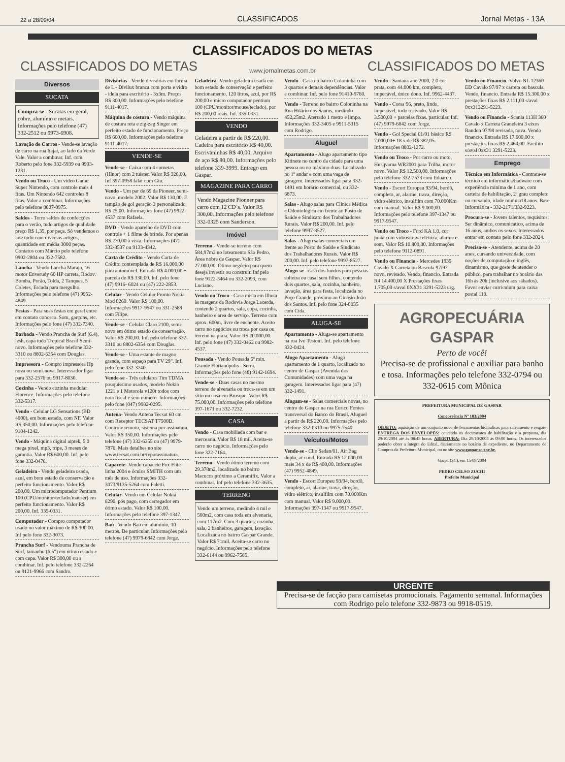22 a 28/09/04 CLASSIFICADOS Jornal Metas - 13A
CLASSIFICADOS DO METAS
CLASSIFICADOS DO METAS www.jornalmetas.com.br CLASSIFICADOS DO METAS
Diversos
SUCATA
Compra-se - Sucatas em geral, cobre, alumínio e metais. Informações pelo telefone (47) 332-2512 ou 9973-6908.
Lavação de Carros - Vende-se lavação de carro na rua Itajaí, ao lado da Verde Vale. Valor a combinar. Inf. com Roberto pelo fone 332-5939 ou 9903-1231.
Vendo ou Troco - Um vídeo Game Super Nintendo, com controle mais 4 fitas. Um Nintendo 642 controles 8 fitas. Valor a combinar. Informações pelo telefone 8807-0975.
Saldos - Torro saldos de confecções para o verão, tudo artigos de qualidade preço R$ 1,35, por peça. Só vendemos o lote todo com diversos artigos, quantidade em média 3000 peças. Contatos com Márcio pelo telefone 9902-2804 ou 332-7582.
Lancha - Vendo Lancha Marajo, 16 motor Enverudy 60 HP carreta, Rodov. Bomba, Porão, Tolda, 2 Tanques, 5 Coletes, Escada para mergulho. Informações pelo telefone (47) 9952-4849.
Festas - Para suas festas em geral entre em contato conosco. Som, garçons, etc. Informações pelo fone (47) 332-7340.
Barbada - Vendo Prancha de Surf (6.4), lesh, capa tudo Tropical Brasil Semi-novo. Informações pelo telefone 332-3310 ou 8802-6354 com Douglas.
Impressora - Compro impressora Hp nova ou semi-nova. Interessador ligar para 332-2576 ou 9917-8030.
Cozinha - Vendo cozinha modular Florence. Informações pelo telefone 332-5317.
Vendo - Celular LG Sensations (BD 4000), em bom estado, com NF. Valor R$ 350,00. Informações pelo telefone 9104-1242.
Vendo - Máquina digital aiptek, 5.0 mega pixel, mp3, tripe, 3 meses de garantia. Valor R$ 600,00. Inf. pelo fone 332-0478.
Geladeira - Vendo geladeira usada, azul, em bom estado de conservação e perfeito funcionamento. Valor R$ 200,00. Um microcomputador Pentium 100 (CPU/monitor/teclado/mauser) em perfeito funcionamento. Valor R$ 200,00. Inf. 335-0331.
Computador - Compro computador usado no valor máximo de R$ 300.00. Inf pelo fone 332-3073.
Prancha Surf - Vendouma Prancha de Surf, tamanho (6.5") em ótimo estado e com capa. Valor R$ 300,00 ou a combinar. Inf. pelo telefone 332-2264 ou 9121-9966 com Sandro.
Divisórias - Vendo divisórias em forma de L - Divilux branca com porta e vidro - idela para escritório - 3x3m. Preços R$ 300,00. Informações pelo telefone 9111-4017.
Máquina de costura - Vendo máquina de costura reta e zig-zag Singer em perfeito estado de funcionamento. Preço R$ 600,00. Informações pelo telefone 9111-4017.
VENDE-SE
Vende-se - Caixa com 4 cornetas (Hlnor) com 2 tuister. Valor R$ 320,00. Inf 397-0958 falar com Giu.
Vendo - Um par de 69 da Pioneer, semi-novo, modelo 2002. Valor R$ 130,00. E tampão de gol geração 3 personalizado R$ 25,00. Informações fone (47) 9922-4537 com Rafaela.
DVD - Vendo aparelho de DVD com controle + 1 filme de brinde. Por apenas R$ 270,00 à vista. Informações (47) 332-8537 ou 9133-4342.
Carta de Crédito - Vendo Carta de Crédito contemplada de R$ 16.000,00 para automóvel. Entrada R$ 4.000,00 + parcela de R$ 330,00. Inf. pelo fone (47) 9916- 6024 ou (47) 222-2853.
Celular - Vendo Celular Pronto Nokia Mod 8260. Valor R$ 100,00. Informações 9917-9547 ou 331-2588 com Filipe.
Vende-se - Celular Claro 2100, semi-novo em ótimo estado de conservação. Valor R$ 200,00. Inf. pelo telefone 332-3310 ou 8802-6354 com Douglas.
Vende-se - Uma estante de magno grande, com espaço para TV 29". Inf. pelo fone 332-3740.
Vende-se - Três celulares Tim TDMA pouquíssimo usados, modelo Nokia 1221 e 1 Motorola v120t todos com nota fiscal e sem número. Informações pelo fone (047) 9982-0295.
Antena- Vendo Antena Tecsat 60 cm com Receptor TECSAT T7500D. Controle remoto, sistema por assinatura. Valor R$ 350,00. Informações pelo telefone (47) 332-6355 ou (47) 9979-7876. Mais detalhes no site www.tecsat.com.br/tvporassinatura.
Capacete- Vendo capacete Fox Flite linha 2004 e óculos SMITH com um mês de uso. Informações 332-3073/9135-5264 com Faletti.
Celular- Vendo um Celular Nokia 8290, pós pago, com carregador em ótimo estado. Valor R$ 100,00. Informações pelo telefone 397-1347.
Baú - Vendo Baú em alumínio, 10 metros. De particular. Informações pelo telefone (47) 9979-6842 com Jorge.
Geladeira- Vendo geladeira usada em bom estado de conservação e perfeito funcionamento, 120 litros, azul, por R$ 200,00 e micro computador pentium 100 (CPU/monitor/mouse/teclado), por R$ 200,00 reais. Inf. 335-0331.
VENDO
Geladeira a partir de R$ 220,00. Cadeira para escritório R$ 40,00. Escrivaninhas R$ 40,00. Arquivo de aço R$ 80,00. Informações pelo telefone 339-3999. Entrego em Gaspar.
MAGAZINE PARA CARRO
Vendo Magazine Pionner para carro com 12 CD´s. Valor R$ 300,00. Informações pelo telefone 332-0325 com Sanderson.
Imóvel
Terreno - Vende-se terreno com 584,97m2 no loteamento São Pedro. Área nobre de Gaspar. Valor R$ 27.000,00. Ótimo negócio para quem deseja investir ou construir. Inf pelo fone 9122-3464 ou 332-2093, com Luciano.
Vendo ou Troco - Casa mista em Ilhota às margens da Rodovia Jorge Lacerda, contendo 2 quartos, sala, copa, cozinha, banheiro e área de serviço. Terreno com aprox. 600m, livre de enchente. Aceito carro no negócios ou troca por casa ou terreno na praia. Valor R$ 20.000,00. Inf. pelo fone (47) 332-0462 ou 9982-4537.
Pousada - Vendo Pousada 5º min. Grande Florianópolis - Serra. Informações pelo fone (48) 9142-1694.
Vende-se - Duas casas no mesmo terreno de alvenaria ou troca-se em um sítio ou casa em Brusque. Valor R$ 75.000,00. Informações pelo telefone 397-1671 ou 332-7232.
CASA
Vendo - Casa mobiliada com bar e mercearia. Valor R$ 18 mil. Aceita-se carro no negócio. Informações pelo fone 322-7164.
Terreno - Vendo ótimo terreno com 29.378m2, localizado no bairro Macucos próximo a Ceramifix. Valor a combinar. Inf pelo telefone 332-3635.
TERRENO
Vendo um terreno, medindo 4 mil e 500m2, com casa toda em alvenaria, com 117m2. Com 3 quartos, cozinha, sala, 2 banheiros, garagem, lavação. Localizada no bairro Gaspar Grande. Valor R$ 71mil. Aceita-se carro no negócio. Informações pelo telefone 332-6144 ou 9962-7585.
Vendo - Casa no bairro Coloninha com 3 quartos e demais dependências. Valor a combinar. Inf. pelo fone 91410-9760.
Vendo - Terreno no bairro Coloninha na Rua Hilário dos Santos, medindo 452,25m2. Aterrado 1 metro e limpo. Informações 332-3405 e 9911-5315 com Rodrigo.
Aluguel
Apartamento - Alugo apartamento tipo Kitinete no centro da cidade para uma pessoa ou no máximo duas. Localizado no 1º andar e com uma vaga de garagem. Interessados ligar para 332-1491 em horário comercial, ou 332-6873.
Salas - Alugo salas para Clínica Médica e Odontológica em frente ao Posto de Saúde e Sindicato dos Trabalhadores Rurais. Valor R$ 200,00. Inf. pelo telefone 9997-8527.
Salas - Alugo salas comerciais em frente ao Posto de Saúde e Sindicato dos Trabalhadores Rurais. Valor R$ 200,00. Inf. pelo telefone 9997-8527.
Alugo-se - casa dos fundos para pessoas solteira ou casal sem filhos, contendo dois quartos, sala, cozinha, banheiro, lavação, área para festa, localizada no Poço Grande, próximo ao Ginásio João dos Santos. Inf. pelo fone 324-0035 com Cida.
ALUGA-SE
Apartamento - Aluga-se apartamento na rua Ivo Testoni. Inf. pelo telefone 332-0424.
Alugo Apartamento - Alugo apartamento de 1 quarto, localizado no centro de Gaspar (Avenida das Comunidades) com uma vaga na garagem. Interessados ligar para (47) 332-1491.
Alugam-se - Salas comerciais novas, no centro de Gaspar na rua Eurico Fontes transversal do Banco do Brasil. Aluguel a partir de R$ 220,00. Informações pelo telefone 332-0310 ou 9975-7540.
Veículos/Motos
Vende-se - Clio Sedan/01. Air Bag duplo, ar cond. Entrada R$ 12.000,00 mais 34 x de R$ 400,00. Informações (47) 9952-4849.
Vendo - Escort Europeu 93/94, bordô, completo, ar, alarme, trava, direção, vidro elétrico, insulfilm com 70.000Km com manual. Valor R$ 9.000,00. Informações 397-1347 ou 9917-9547.
Vendo - Santana ano 2000, 2.0 cor prata, com 44.000 km, completo, impecável, único dono. Inf. 9962-4437.
Vendo - Corsa 96, preto, lindo, impecável, todo resivado. Valor R$ 3.500,00 + parcelas fixas. particular. Inf. (47) 9979-6842 com Jorge.
Vendo - Gol Special 01/01 básico R$ 7.000,00+ 18 x de R$ 382,05. Informações 8802-1272.
Vendo ou Troco - Por carro ou moto, Husqvarna WR2001 para Trilha, motor novo. Valor R$ 12.500,00. Informações pelo telefone 332-7573 com Eduardo.
Vendo - Escort Europeu 93/94, bordô, completo, ar, alarme, trava, direção, vidro elétrico, insulfilm com 70.000Km com manual. Valor R$ 9.000,00. Informações pelo telefone 397-1347 ou 9917-9547.
Vendo ou Troco - Ford KA 1.0, cor prata com vidros/trava elétrica, alarme e som. Valor R$ 10.800,00. Informações pelo telefone 9112-0891.
Vendo ou Financio - Mercedes 1935 Cavalo X Carreta ou Bascula 97/97 novo, revisado. Vendo, financio. Entrada R4 14.400,00 X Prestações fixas 1.705,00 s/aval 0XX31 3291-5223 urg.
Vendo ou Financio -Volvo NL 12360 ED Cavalo 97/97 x carreta ou bascula. Vendo, financio. Entrada R$ 15.300,00 x prestações fixas R$ 2.111,00 s/aval 0xx313291-5223.
Vendo ou Financio - Scania 113H 360 Cavalo x Carreta Graneleira 3 eixos Randon 97/98 revisada, nova. Vendo financio. Entrada R$ 17.600,00 x prestações fixas R$ 2.464,00. Facilito s/aval 0xx31 3291-5223.
Emprego
Técnico em Informática - Contrata-se técnico em informática/hadware com experiência miníma de 1 ano, com carteira de habilitação, 2º grau completo ou cursando, idade mínima18 anos. Base Informática - 332-2171/332-9223.
Procura-se - Jovens talentos, requisitos: Ser dinâmico, comunicatico, acima de 16 anos, ambos os sexos. Interessados entrar em contato pelo fone 332-2024.
Precisa-se - Atendente, acima de 20 anos, cursando universidade, com noções de computação e inglês, dinamismo, que goste de atender o público, para trabalhar no horário das 16h às 20h (inclusive aos sábados). Favor enviar curriculum para caixa postal 113.
AGROPECUÁRIA GASPAR
Perto de você!
Precisa-se de profissional e auxiliar para banho e tosa. Informações pelo telefone 332-0794 ou 332-0615 com Mônica
PREFEITURA MUNICIPAL DE GASPAR
Concorrência Nº 103/2004
OBJETO: aquisição de um conjunto novo de ferramentas hidráulicas para salvamento e resgate ENTREGA DOS ENVELOPES: contendo os documentos de habilitação e a proposta, dia 29/10/2004 até às 08:45 horas. ABERTURA: Dia 29/10/2004 às 09:00 horas. Os interessados poderão obter a íntegra do Edital, diariamente no horário de expediente, no Departamento de Compras da Prefeitura Municipal, ou no site www.gaspar.sc.gov.br.
Gaspar(SC), em 15/09/2004
PEDRO CELSO ZUCHI
Prefeito Municipal
URGENTE
Precisa-se de facção para camisetas promocionais. Pagamento semanal. Informações com Rodrigo pelo telefone 332-9873 ou 9918-0519.